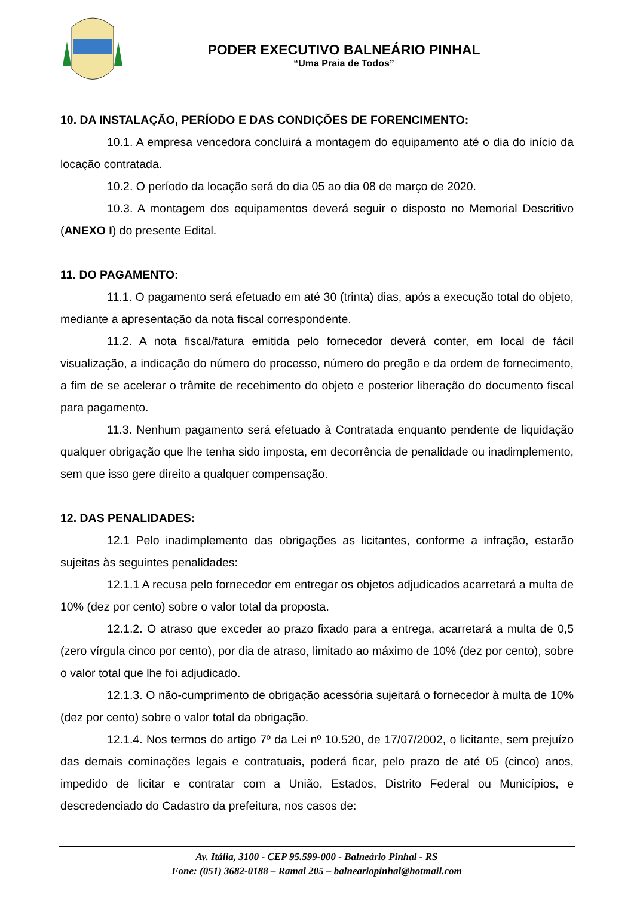PODER EXECUTIVO BALNEÁRIO PINHAL
“Uma Praia de Todos”
10. DA INSTALAÇÃO, PERÍODO E DAS CONDIÇÕES DE FORENCIMENTO:
10.1. A empresa vencedora concluirá a montagem do equipamento até o dia do início da locação contratada.
10.2. O período da locação será do dia 05 ao dia 08 de março de 2020.
10.3. A montagem dos equipamentos deverá seguir o disposto no Memorial Descritivo (ANEXO I) do presente Edital.
11. DO PAGAMENTO:
11.1. O pagamento será efetuado em até 30 (trinta) dias, após a execução total do objeto, mediante a apresentação da nota fiscal correspondente.
11.2. A nota fiscal/fatura emitida pelo fornecedor deverá conter, em local de fácil visualização, a indicação do número do processo, número do pregão e da ordem de fornecimento, a fim de se acelerar o trâmite de recebimento do objeto e posterior liberação do documento fiscal para pagamento.
11.3. Nenhum pagamento será efetuado à Contratada enquanto pendente de liquidação qualquer obrigação que lhe tenha sido imposta, em decorrência de penalidade ou inadimplemento, sem que isso gere direito a qualquer compensação.
12. DAS PENALIDADES:
12.1 Pelo inadimplemento das obrigações as licitantes, conforme a infração, estarão sujeitas às seguintes penalidades:
12.1.1 A recusa pelo fornecedor em entregar os objetos adjudicados acarretará a multa de 10% (dez por cento) sobre o valor total da proposta.
12.1.2. O atraso que exceder ao prazo fixado para a entrega, acarretará a multa de 0,5 (zero vírgula cinco por cento), por dia de atraso, limitado ao máximo de 10% (dez por cento), sobre o valor total que lhe foi adjudicado.
12.1.3. O não-cumprimento de obrigação acessória sujeitará o fornecedor à multa de 10% (dez por cento) sobre o valor total da obrigação.
12.1.4. Nos termos do artigo 7º da Lei nº 10.520, de 17/07/2002, o licitante, sem prejuízo das demais cominações legais e contratuais, poderá ficar, pelo prazo de até 05 (cinco) anos, impedido de licitar e contratar com a União, Estados, Distrito Federal ou Municípios, e descredenciado do Cadastro da prefeitura, nos casos de:
Av. Itália, 3100 - CEP 95.599-000 - Balneário Pinhal - RS
Fone: (051) 3682-0188 – Ramal 205 – balneariopinhal@hotmail.com